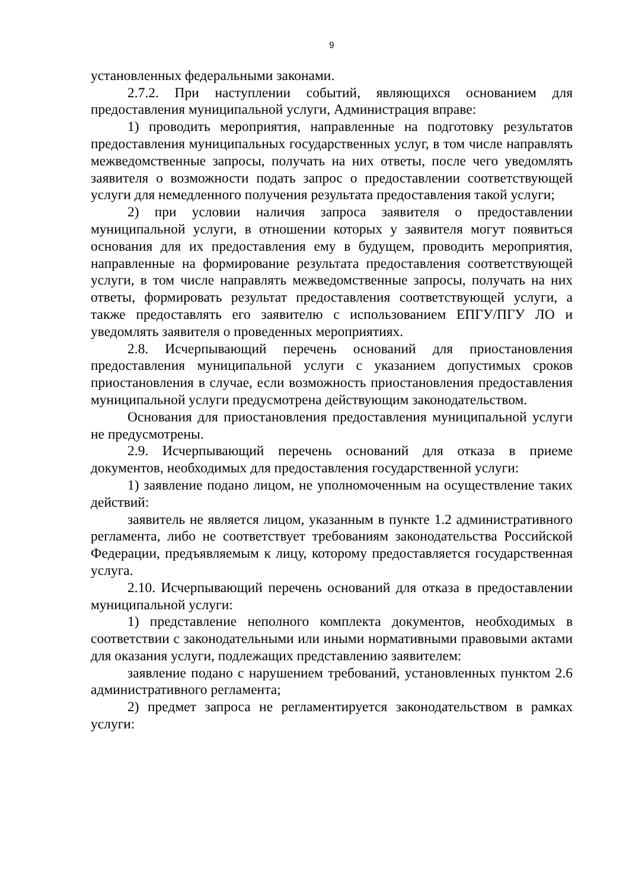9
установленных федеральными законами.
2.7.2. При наступлении событий, являющихся основанием для предоставления муниципальной услуги, Администрация вправе:
1) проводить мероприятия, направленные на подготовку результатов предоставления муниципальных государственных услуг, в том числе направлять межведомственные запросы, получать на них ответы, после чего уведомлять заявителя о возможности подать запрос о предоставлении соответствующей услуги для немедленного получения результата предоставления такой услуги;
2) при условии наличия запроса заявителя о предоставлении муниципальной услуги, в отношении которых у заявителя могут появиться основания для их предоставления ему в будущем, проводить мероприятия, направленные на формирование результата предоставления соответствующей услуги, в том числе направлять межведомственные запросы, получать на них ответы, формировать результат предоставления соответствующей услуги, а также предоставлять его заявителю с использованием ЕПГУ/ПГУ ЛО и уведомлять заявителя о проведенных мероприятиях.
2.8. Исчерпывающий перечень оснований для приостановления предоставления муниципальной услуги с указанием допустимых сроков приостановления в случае, если возможность приостановления предоставления муниципальной услуги предусмотрена действующим законодательством.
Основания для приостановления предоставления муниципальной услуги не предусмотрены.
2.9. Исчерпывающий перечень оснований для отказа в приеме документов, необходимых для предоставления государственной услуги:
1) заявление подано лицом, не уполномоченным на осуществление таких действий:
заявитель не является лицом, указанным в пункте 1.2 административного регламента, либо не соответствует требованиям законодательства Российской Федерации, предъявляемым к лицу, которому предоставляется государственная услуга.
2.10. Исчерпывающий перечень оснований для отказа в предоставлении муниципальной услуги:
1) представление неполного комплекта документов, необходимых в соответствии с законодательными или иными нормативными правовыми актами для оказания услуги, подлежащих представлению заявителем:
заявление подано с нарушением требований, установленных пунктом 2.6 административного регламента;
2) предмет запроса не регламентируется законодательством в рамках услуги: